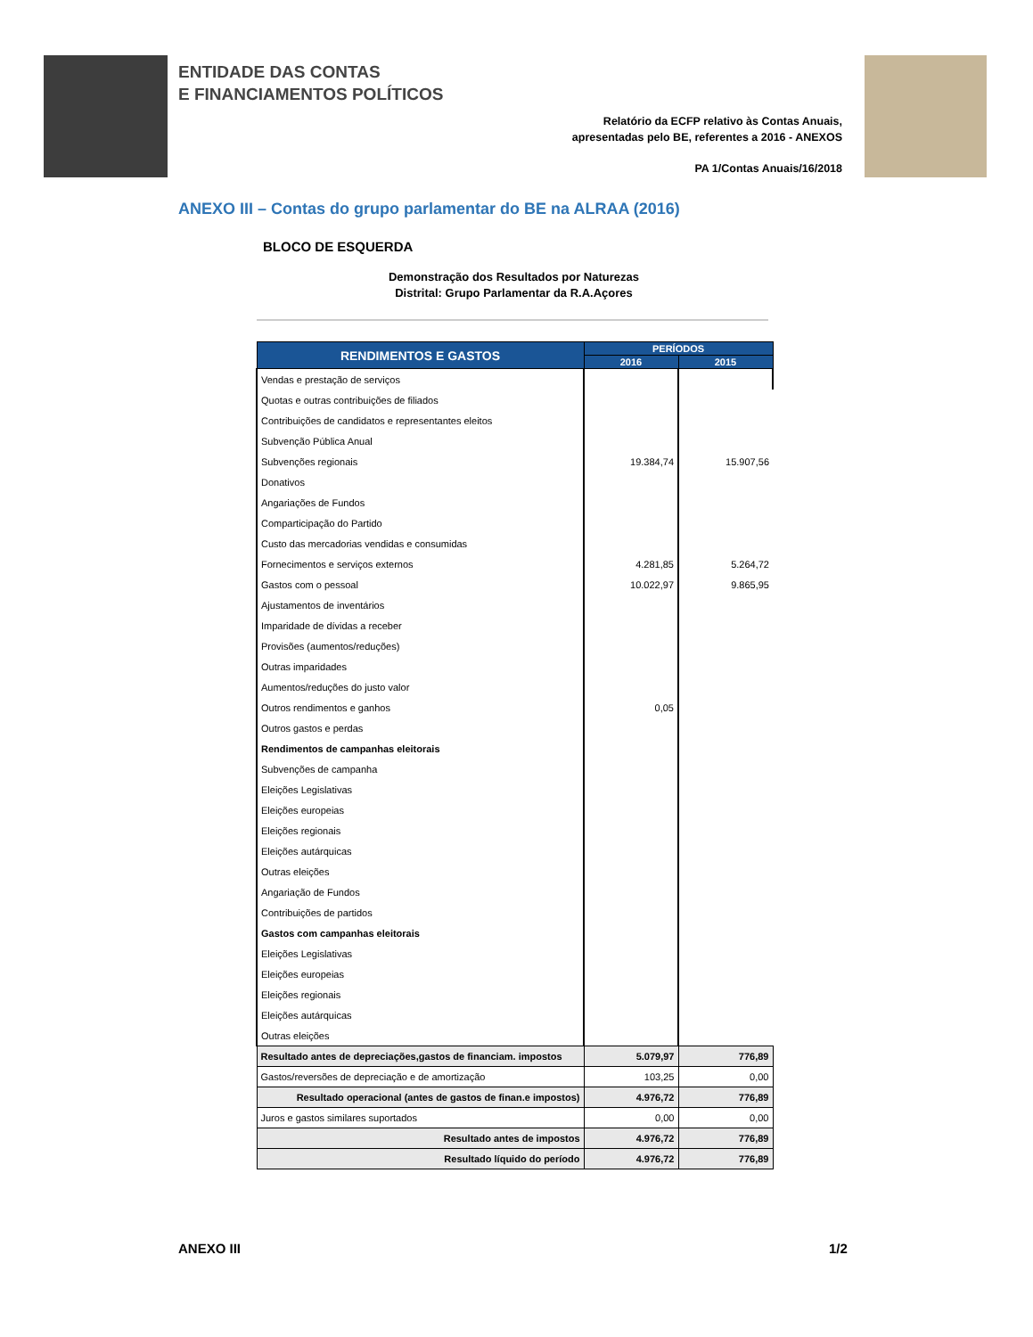ENTIDADE DAS CONTAS
E FINANCIAMENTOS POLÍTICOS
Relatório da ECFP relativo às Contas Anuais,
apresentadas pelo BE, referentes a 2016 - ANEXOS
PA 1/Contas Anuais/16/2018
ANEXO III – Contas do grupo parlamentar do BE na ALRAA (2016)
BLOCO DE ESQUERDA
Demonstração dos Resultados por Naturezas
Distrital: Grupo Parlamentar da R.A.Açores
| RENDIMENTOS E GASTOS | PERÍODOS | |
| --- | --- | --- |
| | 2016 | 2015 |
| Vendas e prestação de serviços | | |
| Quotas e outras contribuições de filiados | | |
| Contribuições de candidatos e representantes eleitos | | |
| Subvenção Pública Anual | | |
| Subvenções regionais | 19.384,74 | 15.907,56 |
| Donativos | | |
| Angariações de Fundos | | |
| Comparticipação do Partido | | |
| Custo das mercadorias vendidas e consumidas | | |
| Fornecimentos e serviços externos | 4.281,85 | 5.264,72 |
| Gastos com o pessoal | 10.022,97 | 9.865,95 |
| Ajustamentos de inventários | | |
| Imparidade de dívidas a receber | | |
| Provisões (aumentos/reduções) | | |
| Outras imparidades | | |
| Aumentos/reduções do justo valor | | |
| Outros rendimentos e ganhos | 0,05 | |
| Outros gastos e perdas | | |
| Rendimentos de campanhas eleitorais | | |
| Subvenções de campanha | | |
| Eleições Legislativas | | |
| Eleições europeias | | |
| Eleições regionais | | |
| Eleições autárquicas | | |
| Outras eleições | | |
| Angariação de Fundos | | |
| Contribuições de partidos | | |
| Gastos com campanhas eleitorais | | |
| Eleições Legislativas | | |
| Eleições europeias | | |
| Eleições regionais | | |
| Eleições autárquicas | | |
| Outras eleições | | |
| Resultado antes de depreciações,gastos de financiam. impostos | 5.079,97 | 776,89 |
| Gastos/reversões de depreciação e de amortização | 103,25 | 0,00 |
| Resultado operacional (antes de gastos de finan.e impostos) | 4.976,72 | 776,89 |
| Juros e gastos similares suportados | 0,00 | 0,00 |
| Resultado antes de impostos | 4.976,72 | 776,89 |
| Resultado líquido do período | 4.976,72 | 776,89 |
ANEXO III 1/2